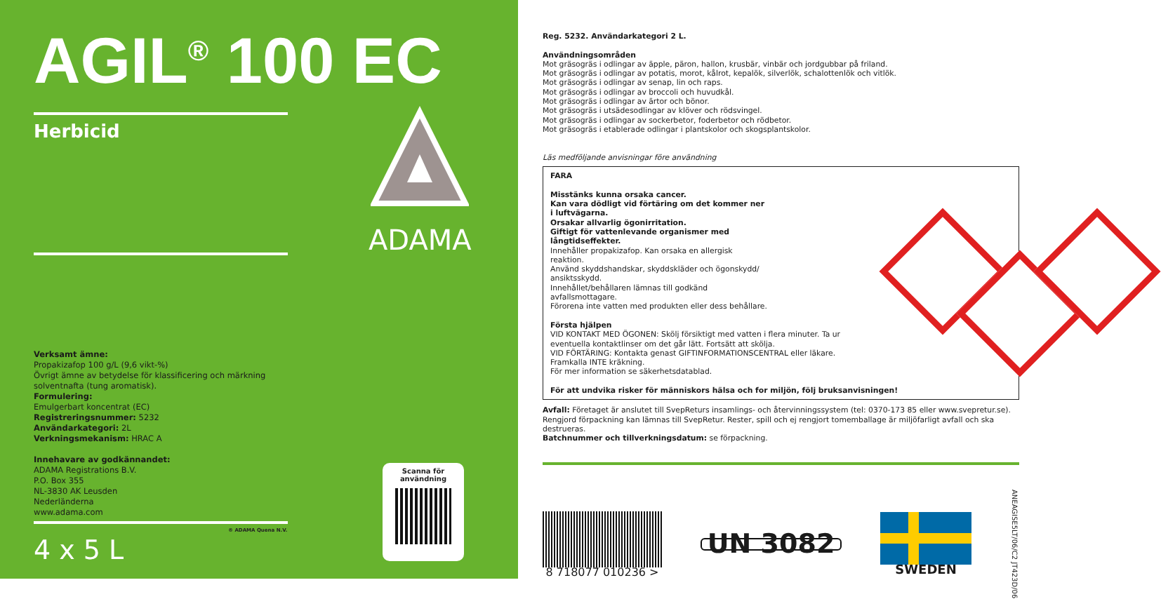AGIL<sup>®</sup> 100 EC
Herbicid
ADAMA
Verksamt ämne:
Propakizafop 100 g/L (9,6 vikt-%)
Övrigt ämne av betydelse för klassificering och märkning
solventnafta (tung aromatisk).
Formulering:
Emulgerbart koncentrat (EC)
Registreringsnummer: 5232
Användarkategori: 2L
Verkningsmekanism: HRAC A
Innehavare av godkännandet:
ADAMA Registrations B.V.
P.O. Box 355
NL-3830 AK Leusden
Nederländerna
www.adama.com
® ADAMA Quena N.V.
4 x 5 L
Scanna för
användning
Reg. 5232. Användarkategori 2 L.
Användningsområden
Mot gräsogräs i odlingar av äpple, päron, hallon, krusbär, vinbär och jordgubbar på friland.
Mot gräsogräs i odlingar av potatis, morot, kålrot, kepalök, silverlök, schalottenlök och vitlök.
Mot gräsogräs i odlingar av senap, lin och raps.
Mot gräsogräs i odlingar av broccoli och huvudkål.
Mot gräsogräs i odlingar av ärtor och bönor.
Mot gräsogräs i utsädesodlingar av klöver och rödsvingel.
Mot gräsogräs i odlingar av sockerbetor, foderbetor och rödbetor.
Mot gräsogräs i etablerade odlingar i plantskolor och skogsplantskolor.
Läs medföljande anvisningar före användning
FARA
Misstänks kunna orsaka cancer.
Kan vara dödligt vid förtäring om det kommer ner i luftvägarna.
Orsakar allvarlig ögonirritation.
Giftigt för vattenlevande organismer med långtidseffekter.
Innehåller propakizafop. Kan orsaka en allergisk reaktion.
Använd skyddshandskar, skyddskläder och ögonskydd/ ansiktsskydd.
Innehållet/behållaren lämnas till godkänd avfallsmottagare.
Förorena inte vatten med produkten eller dess behållare.
Första hjälpen
VID KONTAKT MED ÖGONEN: Skölj försiktigt med vatten i flera minuter. Ta ur
eventuella kontaktlinser om det går lätt. Fortsätt att skölja.
VID FÖRTÄRING: Kontakta genast GIFTINFORMATIONSCENTRAL eller läkare.
Framkalla INTE kräkning.
För mer information se säkerhetsdatablad.
För att undvika risker för människors hälsa och for miljön, följ bruksanvisningen!
Avfall: Företaget är anslutet till SvepReturs insamlings- och återvinningssystem (tel: 0370-173 85 eller www.svepretur.se). Rengjord förpackning kan lämnas till SvepRetur. Rester, spill och ej rengjort tomemballage är miljöfarligt avfall och ska destrueras.
Batchnummer och tillverkningsdatum: se förpackning.
8 718077 010236 >
UN 3082
SWEDEN
ANEAGISE5LT/06/C2 JT423D/06